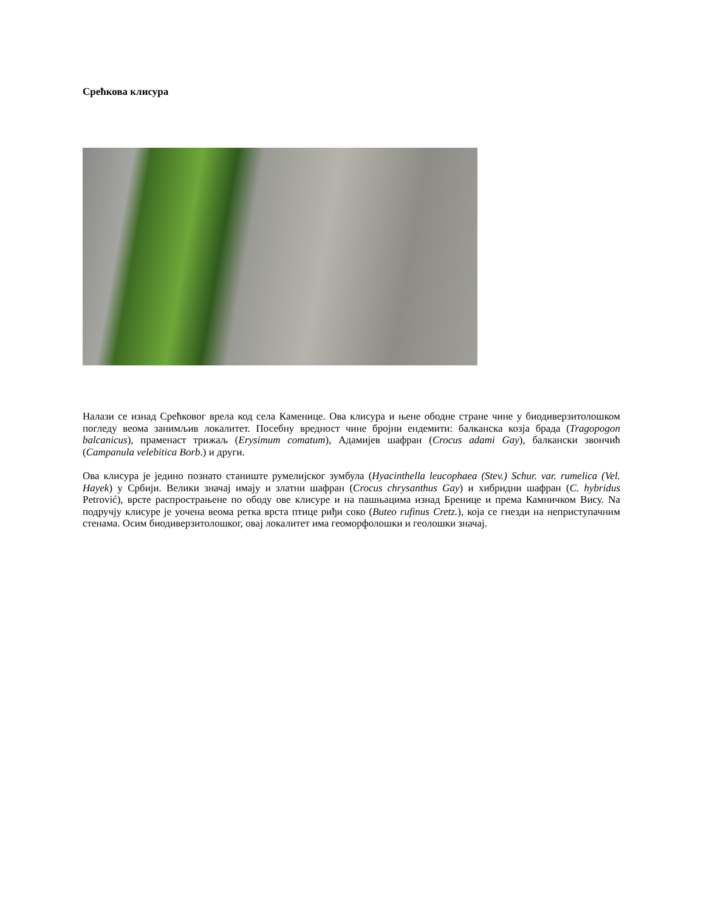Срећкова клисура
Налази се изнад Срећковог врела код села Каменице. Ова клисура и њене ободне стране чине у биодиверзитолошком погледу веома занимљив локалитет. Посебну вредност чине бројни ендемити: балканска козја брада (Tragopogon balcanicus), праменаст трижаљ (Erysimum comatum), Адамијев шафран (Crocus adami Gay), балкански звончић (Campanula velebitica Borb.) и други.
Ова клисура је једино познато станиште румелијског зумбула (Hyacinthella leucophaea (Stev.) Schur. var. rumelica (Vel. Hayek) у Србији. Велики значај имају и златни шафран (Crocus chrysanthus Gay) и хибридни шафран (C. hybridus Petrović), врсте распрострањене по ободу ове клисуре и на пашњацима изнад Бренице и према Камничком Вису. Nа подручју клисуре је уочена веома ретка врста птице риђи соко (Buteo rufinus Cretz.), која се гнезди на неприступачним стенама. Осим биодиверзитолошког, овај локалитет има геоморфолошки и геолошки значај.